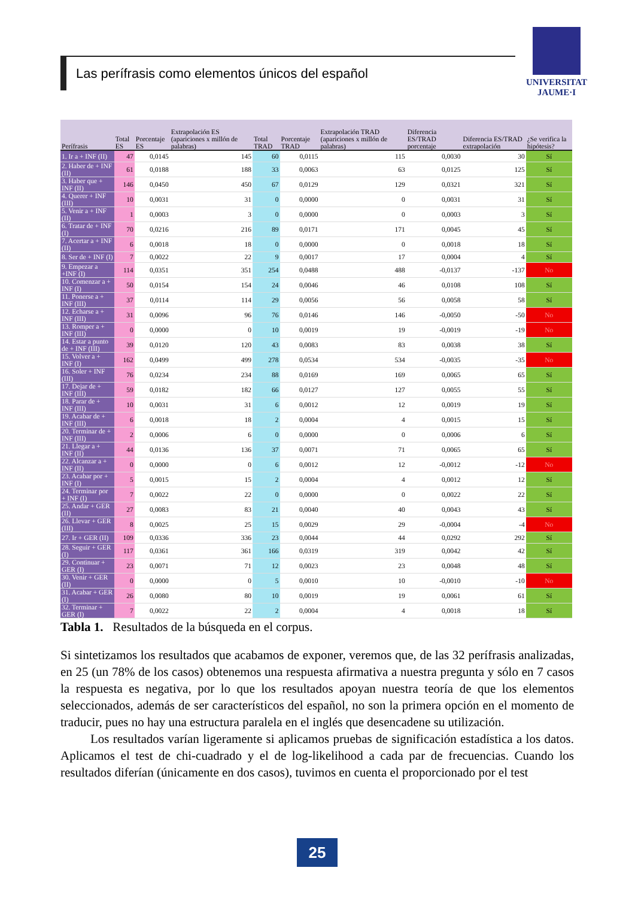Las perífrasis como elementos únicos del español
UNIVERSITAT
JAUME·I
| Perífrasis | Total ES | Porcentaje ES | Extrapolación ES (apariciones x millón de palabras) | Total TRAD | Porcentaje TRAD | Extrapolación TRAD (apariciones x millón de palabras) | Diferencia ES/TRAD porcentaje | Diferencia ES/TRAD extrapolación | ¿Se verifica la hipótesis? |
| --- | --- | --- | --- | --- | --- | --- | --- | --- | --- |
| 1. Ir a + INF (II) | 47 | 0,0145 | 145 | 60 | 0,0115 | 115 | 0,0030 | 30 | Sí |
| 2. Haber de + INF (II) | 61 | 0,0188 | 188 | 33 | 0,0063 | 63 | 0,0125 | 125 | Sí |
| 3. Haber que + INF (II) | 146 | 0,0450 | 450 | 67 | 0,0129 | 129 | 0,0321 | 321 | Sí |
| 4. Querer + INF (III) | 10 | 0,0031 | 31 | 0 | 0,0000 | 0 | 0,0031 | 31 | Sí |
| 5. Venir a + INF (II) | 1 | 0,0003 | 3 | 0 | 0,0000 | 0 | 0,0003 | 3 | Sí |
| 6. Tratar de + INF (I) | 70 | 0,0216 | 216 | 89 | 0,0171 | 171 | 0,0045 | 45 | Sí |
| 7. Acertar a + INF (II) | 6 | 0,0018 | 18 | 0 | 0,0000 | 0 | 0,0018 | 18 | Sí |
| 8. Ser de + INF (I) | 7 | 0,0022 | 22 | 9 | 0,0017 | 17 | 0,0004 | 4 | Sí |
| 9. Empezar a +INF (I) | 114 | 0,0351 | 351 | 254 | 0,0488 | 488 | -0,0137 | -137 | No |
| 10. Comenzar a + INF (I) | 50 | 0,0154 | 154 | 24 | 0,0046 | 46 | 0,0108 | 108 | Sí |
| 11. Ponerse a + INF (III) | 37 | 0,0114 | 114 | 29 | 0,0056 | 56 | 0,0058 | 58 | Sí |
| 12. Echarse a + INF (III) | 31 | 0,0096 | 96 | 76 | 0,0146 | 146 | -0,0050 | -50 | No |
| 13. Romper a + INF (III) | 0 | 0,0000 | 0 | 10 | 0,0019 | 19 | -0,0019 | -19 | No |
| 14. Estar a punto de + INF (III) | 39 | 0,0120 | 120 | 43 | 0,0083 | 83 | 0,0038 | 38 | Sí |
| 15. Volver a + INF (I) | 162 | 0,0499 | 499 | 278 | 0,0534 | 534 | -0,0035 | -35 | No |
| 16. Soler + INF (III) | 76 | 0,0234 | 234 | 88 | 0,0169 | 169 | 0,0065 | 65 | Sí |
| 17. Dejar de + INF (III) | 59 | 0,0182 | 182 | 66 | 0,0127 | 127 | 0,0055 | 55 | Sí |
| 18. Parar de + INF (III) | 10 | 0,0031 | 31 | 6 | 0,0012 | 12 | 0,0019 | 19 | Sí |
| 19. Acabar de + INF (III) | 6 | 0,0018 | 18 | 2 | 0,0004 | 4 | 0,0015 | 15 | Sí |
| 20. Terminar de + INF (III) | 2 | 0,0006 | 6 | 0 | 0,0000 | 0 | 0,0006 | 6 | Sí |
| 21. Llegar a + INF (II) | 44 | 0,0136 | 136 | 37 | 0,0071 | 71 | 0,0065 | 65 | Sí |
| 22. Alcanzar a + INF (II) | 0 | 0,0000 | 0 | 6 | 0,0012 | 12 | -0,0012 | -12 | No |
| 23. Acabar por + INF (I) | 5 | 0,0015 | 15 | 2 | 0,0004 | 4 | 0,0012 | 12 | Sí |
| 24. Terminar por + INF (I) | 7 | 0,0022 | 22 | 0 | 0,0000 | 0 | 0,0022 | 22 | Sí |
| 25. Andar + GER (II) | 27 | 0,0083 | 83 | 21 | 0,0040 | 40 | 0,0043 | 43 | Sí |
| 26. Llevar + GER (III) | 8 | 0,0025 | 25 | 15 | 0,0029 | 29 | -0,0004 | -4 | No |
| 27. Ir + GER (II) | 109 | 0,0336 | 336 | 23 | 0,0044 | 44 | 0,0292 | 292 | Sí |
| 28. Seguir + GER (I) | 117 | 0,0361 | 361 | 166 | 0,0319 | 319 | 0,0042 | 42 | Sí |
| 29. Continuar + GER (I) | 23 | 0,0071 | 71 | 12 | 0,0023 | 23 | 0,0048 | 48 | Sí |
| 30. Venir + GER (II) | 0 | 0,0000 | 0 | 5 | 0,0010 | 10 | -0,0010 | -10 | No |
| 31. Acabar + GER (I) | 26 | 0,0080 | 80 | 10 | 0,0019 | 19 | 0,0061 | 61 | Sí |
| 32. Terminar + GER (I) | 7 | 0,0022 | 22 | 2 | 0,0004 | 4 | 0,0018 | 18 | Sí |
Tabla 1. Resultados de la búsqueda en el corpus.
Si sintetizamos los resultados que acabamos de exponer, veremos que, de las 32 perífrasis analizadas, en 25 (un 78% de los casos) obtenemos una respuesta afirmativa a nuestra pregunta y sólo en 7 casos la respuesta es negativa, por lo que los resultados apoyan nuestra teoría de que los elementos seleccionados, además de ser característicos del español, no son la primera opción en el momento de traducir, pues no hay una estructura paralela en el inglés que desencadene su utilización.
Los resultados varían ligeramente si aplicamos pruebas de significación estadística a los datos. Aplicamos el test de chi-cuadrado y el de log-likelihood a cada par de frecuencias. Cuando los resultados diferían (únicamente en dos casos), tuvimos en cuenta el proporcionado por el test
25